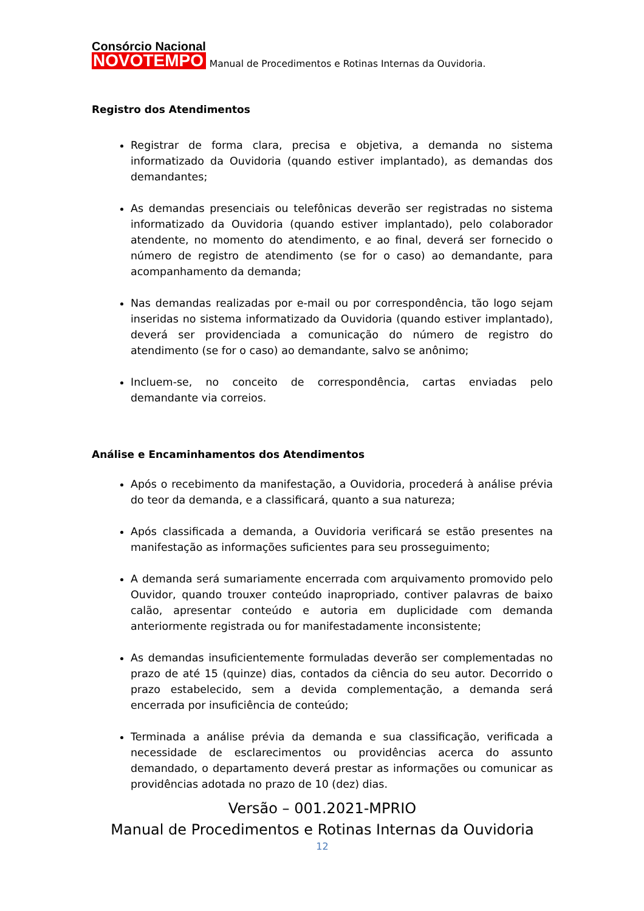Consórcio Nacional
NOVOTEMPO
Manual de Procedimentos e Rotinas Internas da Ouvidoria.
Registro dos Atendimentos
Registrar de forma clara, precisa e objetiva, a demanda no sistema informatizado da Ouvidoria (quando estiver implantado), as demandas dos demandantes;
As demandas presenciais ou telefônicas deverão ser registradas no sistema informatizado da Ouvidoria (quando estiver implantado), pelo colaborador atendente, no momento do atendimento, e ao final, deverá ser fornecido o número de registro de atendimento (se for o caso) ao demandante, para acompanhamento da demanda;
Nas demandas realizadas por e-mail ou por correspondência, tão logo sejam inseridas no sistema informatizado da Ouvidoria (quando estiver implantado), deverá ser providenciada a comunicação do número de registro do atendimento (se for o caso) ao demandante, salvo se anônimo;
Incluem-se, no conceito de correspondência, cartas enviadas pelo demandante via correios.
Análise e Encaminhamentos dos Atendimentos
Após o recebimento da manifestação, a Ouvidoria, procederá à análise prévia do teor da demanda, e a classificará, quanto a sua natureza;
Após classificada a demanda, a Ouvidoria verificará se estão presentes na manifestação as informações suficientes para seu prosseguimento;
A demanda será sumariamente encerrada com arquivamento promovido pelo Ouvidor, quando trouxer conteúdo inapropriado, contiver palavras de baixo calão, apresentar conteúdo e autoria em duplicidade com demanda anteriormente registrada ou for manifestadamente inconsistente;
As demandas insuficientemente formuladas deverão ser complementadas no prazo de até 15 (quinze) dias, contados da ciência do seu autor. Decorrido o prazo estabelecido, sem a devida complementação, a demanda será encerrada por insuficiência de conteúdo;
Terminada a análise prévia da demanda e sua classificação, verificada a necessidade de esclarecimentos ou providências acerca do assunto demandado, o departamento deverá prestar as informações ou comunicar as providências adotada no prazo de 10 (dez) dias.
Versão – 001.2021-MPRIO
Manual de Procedimentos e Rotinas Internas da Ouvidoria
12